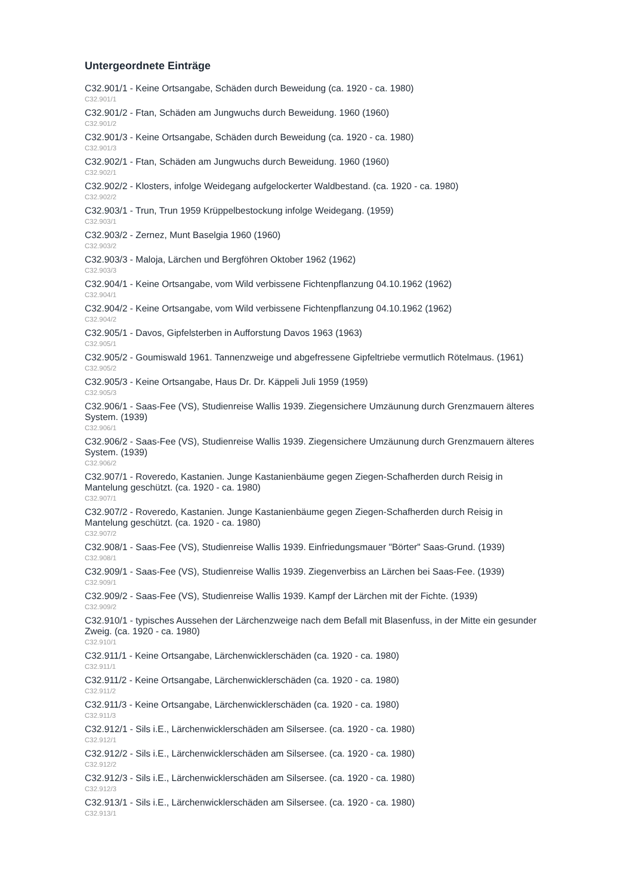Untergeordnete Einträge
C32.901/1 - Keine Ortsangabe, Schäden durch Beweidung (ca. 1920 - ca. 1980)
C32.901/1
C32.901/2 - Ftan, Schäden am Jungwuchs durch Beweidung. 1960 (1960)
C32.901/2
C32.901/3 - Keine Ortsangabe, Schäden durch Beweidung (ca. 1920 - ca. 1980)
C32.901/3
C32.902/1 - Ftan, Schäden am Jungwuchs durch Beweidung. 1960 (1960)
C32.902/1
C32.902/2 - Klosters, infolge Weidegang aufgelockerter Waldbestand. (ca. 1920 - ca. 1980)
C32.902/2
C32.903/1 - Trun, Trun 1959 Krüppelbestockung infolge Weidegang. (1959)
C32.903/1
C32.903/2 - Zernez, Munt Baselgia 1960 (1960)
C32.903/2
C32.903/3 - Maloja, Lärchen und Bergföhren Oktober 1962 (1962)
C32.903/3
C32.904/1 - Keine Ortsangabe, vom Wild verbissene Fichtenpflanzung 04.10.1962 (1962)
C32.904/1
C32.904/2 - Keine Ortsangabe, vom Wild verbissene Fichtenpflanzung 04.10.1962 (1962)
C32.904/2
C32.905/1 - Davos, Gipfelsterben in Aufforstung Davos 1963 (1963)
C32.905/1
C32.905/2 - Goumiswald 1961. Tannenzweige und abgefressene Gipfeltriebe vermutlich Rötelmaus. (1961)
C32.905/2
C32.905/3 - Keine Ortsangabe, Haus Dr. Dr. Käppeli Juli 1959 (1959)
C32.905/3
C32.906/1 - Saas-Fee (VS), Studienreise Wallis 1939. Ziegensichere Umzäunung durch Grenzmauern älteres System. (1939)
C32.906/1
C32.906/2 - Saas-Fee (VS), Studienreise Wallis 1939. Ziegensichere Umzäunung durch Grenzmauern älteres System. (1939)
C32.906/2
C32.907/1 - Roveredo, Kastanien. Junge Kastanienbäume gegen Ziegen-Schafherden durch Reisig in Mantelung geschützt. (ca. 1920 - ca. 1980)
C32.907/1
C32.907/2 - Roveredo, Kastanien. Junge Kastanienbäume gegen Ziegen-Schafherden durch Reisig in Mantelung geschützt. (ca. 1920 - ca. 1980)
C32.907/2
C32.908/1 - Saas-Fee (VS), Studienreise Wallis 1939. Einfriedungsmauer "Börter" Saas-Grund. (1939)
C32.908/1
C32.909/1 - Saas-Fee (VS), Studienreise Wallis 1939. Ziegenverbiss an Lärchen bei Saas-Fee. (1939)
C32.909/1
C32.909/2 - Saas-Fee (VS), Studienreise Wallis 1939. Kampf der Lärchen mit der Fichte. (1939)
C32.909/2
C32.910/1 - typisches Aussehen der Lärchenzweige nach dem Befall mit Blasenfuss, in der Mitte ein gesunder Zweig. (ca. 1920 - ca. 1980)
C32.910/1
C32.911/1 - Keine Ortsangabe, Lärchenwicklerschäden (ca. 1920 - ca. 1980)
C32.911/1
C32.911/2 - Keine Ortsangabe, Lärchenwicklerschäden (ca. 1920 - ca. 1980)
C32.911/2
C32.911/3 - Keine Ortsangabe, Lärchenwicklerschäden (ca. 1920 - ca. 1980)
C32.911/3
C32.912/1 - Sils i.E., Lärchenwicklerschäden am Silsersee. (ca. 1920 - ca. 1980)
C32.912/1
C32.912/2 - Sils i.E., Lärchenwicklerschäden am Silsersee. (ca. 1920 - ca. 1980)
C32.912/2
C32.912/3 - Sils i.E., Lärchenwicklerschäden am Silsersee. (ca. 1920 - ca. 1980)
C32.912/3
C32.913/1 - Sils i.E., Lärchenwicklerschäden am Silsersee. (ca. 1920 - ca. 1980)
C32.913/1